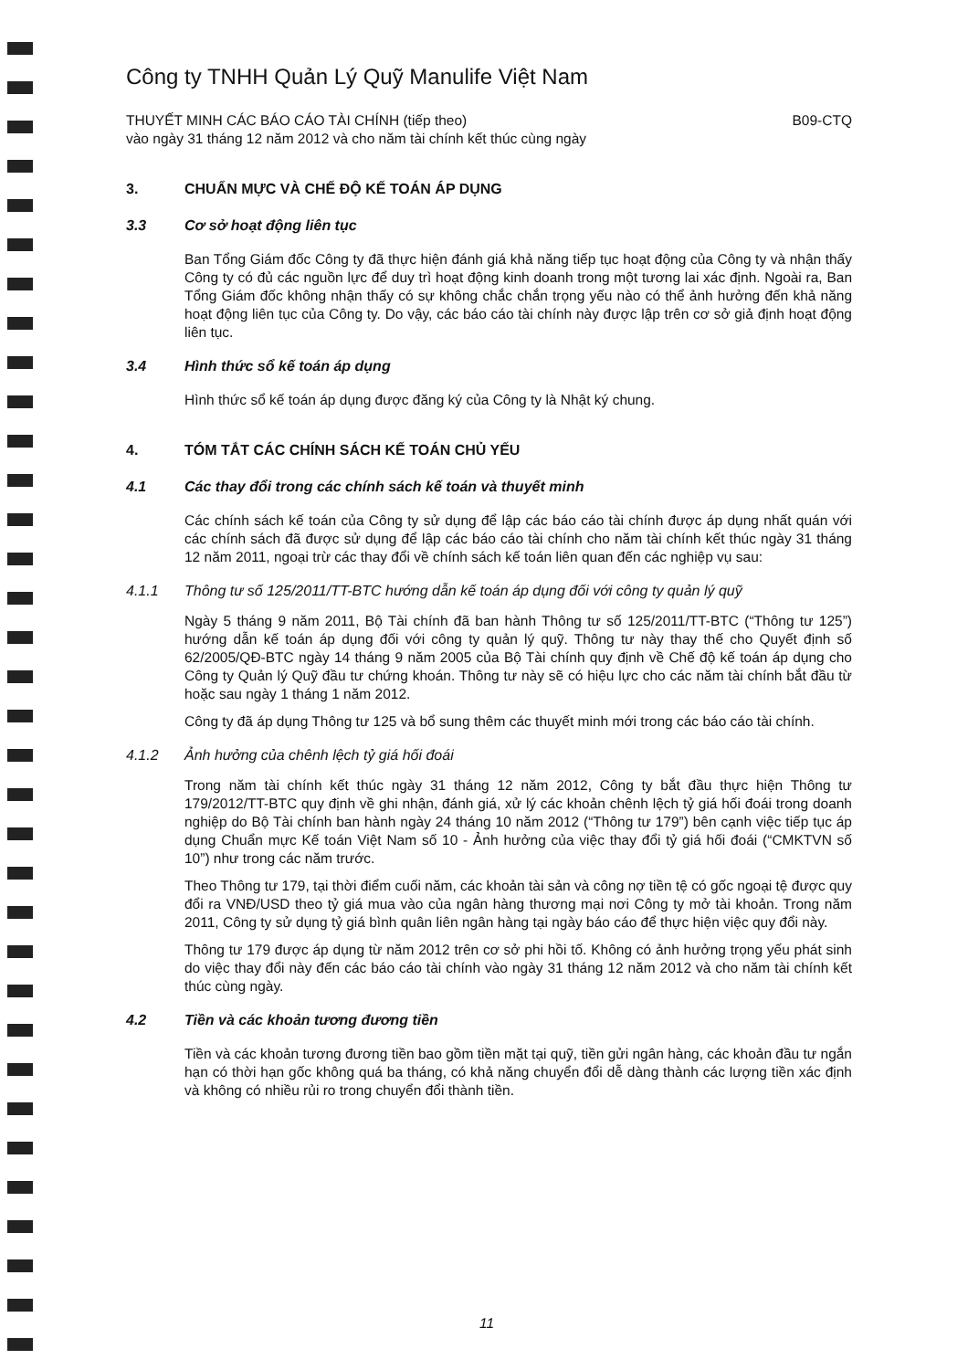Công ty TNHH Quản Lý Quỹ Manulife Việt Nam
THUYẾT MINH CÁC BÁO CÁO TÀI CHÍNH (tiếp theo) B09-CTQ
vào ngày 31 tháng 12 năm 2012 và cho năm tài chính kết thúc cùng ngày
3. CHUẨN MỰC VÀ CHẾ ĐỘ KẾ TOÁN ÁP DỤNG
3.3 Cơ sở hoạt động liên tục
Ban Tổng Giám đốc Công ty đã thực hiện đánh giá khả năng tiếp tục hoạt động của Công ty và nhận thấy Công ty có đủ các nguồn lực để duy trì hoạt động kinh doanh trong một tương lai xác định. Ngoài ra, Ban Tổng Giám đốc không nhận thấy có sự không chắc chắn trọng yếu nào có thể ảnh hưởng đến khả năng hoạt động liên tục của Công ty. Do vậy, các báo cáo tài chính này được lập trên cơ sở giả định hoạt động liên tục.
3.4 Hình thức sổ kế toán áp dụng
Hình thức sổ kế toán áp dụng được đăng ký của Công ty là Nhật ký chung.
4. TÓM TẮT CÁC CHÍNH SÁCH KẾ TOÁN CHỦ YẾU
4.1 Các thay đổi trong các chính sách kế toán và thuyết minh
Các chính sách kế toán của Công ty sử dụng để lập các báo cáo tài chính được áp dụng nhất quán với các chính sách đã được sử dụng để lập các báo cáo tài chính cho năm tài chính kết thúc ngày 31 tháng 12 năm 2011, ngoại trừ các thay đổi về chính sách kế toán liên quan đến các nghiệp vụ sau:
4.1.1 Thông tư số 125/2011/TT-BTC hướng dẫn kế toán áp dụng đối với công ty quản lý quỹ
Ngày 5 tháng 9 năm 2011, Bộ Tài chính đã ban hành Thông tư số 125/2011/TT-BTC (“Thông tư 125”) hướng dẫn kế toán áp dụng đối với công ty quản lý quỹ. Thông tư này thay thế cho Quyết định số 62/2005/QĐ-BTC ngày 14 tháng 9 năm 2005 của Bộ Tài chính quy định về Chế độ kế toán áp dụng cho Công ty Quản lý Quỹ đầu tư chứng khoán. Thông tư này sẽ có hiệu lực cho các năm tài chính bắt đầu từ hoặc sau ngày 1 tháng 1 năm 2012.
Công ty đã áp dụng Thông tư 125 và bổ sung thêm các thuyết minh mới trong các báo cáo tài chính.
4.1.2 Ảnh hưởng của chênh lệch tỷ giá hối đoái
Trong năm tài chính kết thúc ngày 31 tháng 12 năm 2012, Công ty bắt đầu thực hiện Thông tư 179/2012/TT-BTC quy định về ghi nhận, đánh giá, xử lý các khoản chênh lệch tỷ giá hối đoái trong doanh nghiệp do Bộ Tài chính ban hành ngày 24 tháng 10 năm 2012 (“Thông tư 179”) bên cạnh việc tiếp tục áp dụng Chuẩn mực Kế toán Việt Nam số 10 - Ảnh hưởng của việc thay đổi tỷ giá hối đoái (“CMKTVN số 10”) như trong các năm trước.
Theo Thông tư 179, tại thời điểm cuối năm, các khoản tài sản và công nợ tiền tệ có gốc ngoại tệ được quy đổi ra VNĐ/USD theo tỷ giá mua vào của ngân hàng thương mại nơi Công ty mở tài khoản. Trong năm 2011, Công ty sử dụng tỷ giá bình quân liên ngân hàng tại ngày báo cáo để thực hiện việc quy đổi này.
Thông tư 179 được áp dụng từ năm 2012 trên cơ sở phi hồi tố. Không có ảnh hưởng trọng yếu phát sinh do việc thay đổi này đến các báo cáo tài chính vào ngày 31 tháng 12 năm 2012 và cho năm tài chính kết thúc cùng ngày.
4.2 Tiền và các khoản tương đương tiền
Tiền và các khoản tương đương tiền bao gồm tiền mặt tại quỹ, tiền gửi ngân hàng, các khoản đầu tư ngắn hạn có thời hạn gốc không quá ba tháng, có khả năng chuyển đổi dễ dàng thành các lượng tiền xác định và không có nhiều rủi ro trong chuyển đổi thành tiền.
11